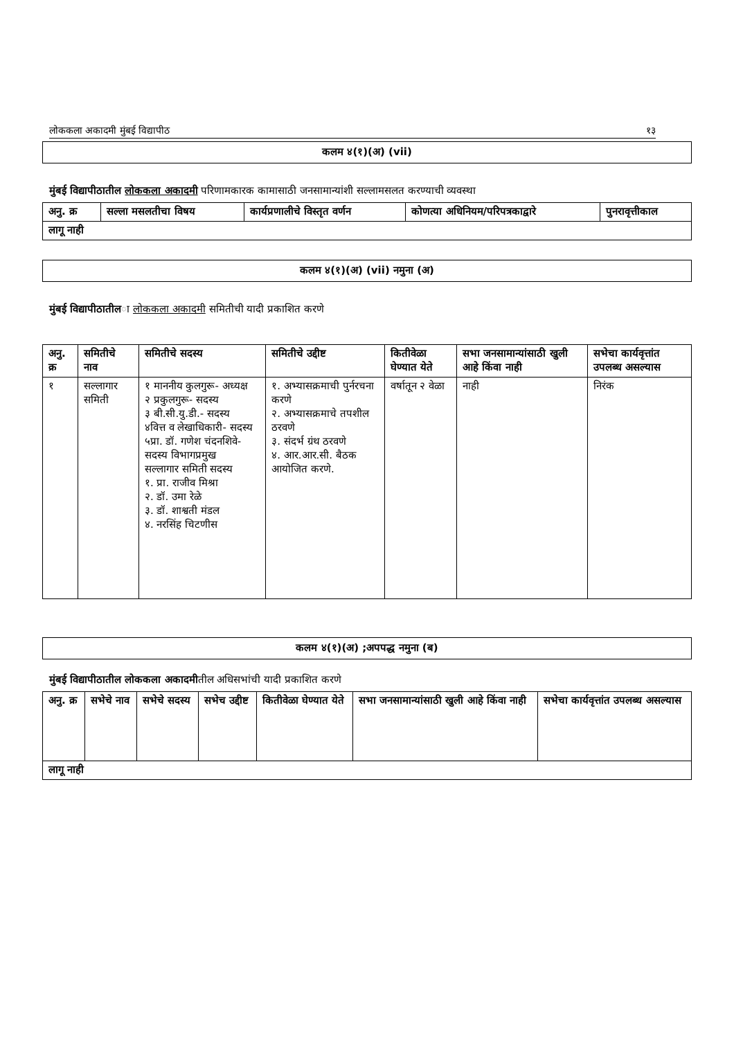लोककला अकादमी मुंबई विद्यापीठ १३
कलम ४(१)(अ) (vii)
मुंबई विद्यापीठातील लोककला अकादमी परिणामकारक कामासाठी जनसामान्यांशी सल्लामसलत करण्याची व्यवस्था
| अनु. क्र | सल्ला मसलतीचा विषय | कार्यप्रणालीचे विस्तृत वर्णन | कोणत्या अधिनियम/परिपत्रकाद्वारे | पुनरावृत्तीकाल |
| --- | --- | --- | --- | --- |
| लागू नाही | | | | |
कलम ४(१)(अ) (vii) नमुना (अ)
मुंबई विद्यापीठातीला लोककला अकादमी समितीची यादी प्रकाशित करणे
| अनु. क्र | समितीचे नाव | समितीचे सदस्य | समितीचे उद्दीष्ट | कितीवेळा घेण्यात येते | सभा जनसामान्यांसाठी खुली आहे किंवा नाही | सभेचा कार्यवृत्तांत उपलब्ध असल्यास |
| --- | --- | --- | --- | --- | --- | --- |
| १ | सल्लागार समिती | १ माननीय कुलगुरू- अध्यक्ष २ प्रकुलगुरू- सदस्य ३ बी.सी.यु.डी.- सदस्य ४वित्त व लेखाधिकारी- सदस्य ५प्रा. डॉ. गणेश चंदनशिवे- सदस्य विभागप्रमुख सल्लागार समिती सदस्य १. प्रा. राजीव मिश्रा २. डॉ. उमा रेळे ३. डॉ. शाश्वती मंडल ४. नरसिंह चिटणीस | १. अभ्यासक्रमाची पुर्नरचना करणे २. अभ्यासक्रमाचे तपशील ठरवणे ३. संदर्भ ग्रंथ ठरवणे ४. आर.आर.सी. बैठक आयोजित करणे. | वर्षातून २ वेळा | नाही | निरंक |
कलम ४(१)(अ) ;अपपद्ध नमुना (ब)
मुंबई विद्यापीठातील लोककला अकादमीतील अधिसभांची यादी प्रकाशित करणे
| अनु. क्र | सभेचे नाव | सभेचे सदस्य | सभेच उद्दीष्ट | कितीवेळा घेण्यात येते | सभा जनसामान्यांसाठी खुली आहे किंवा नाही | सभेचा कार्यवृत्तांत उपलब्ध असल्यास |
| --- | --- | --- | --- | --- | --- | --- |
| लागू नाही | | | | | | |